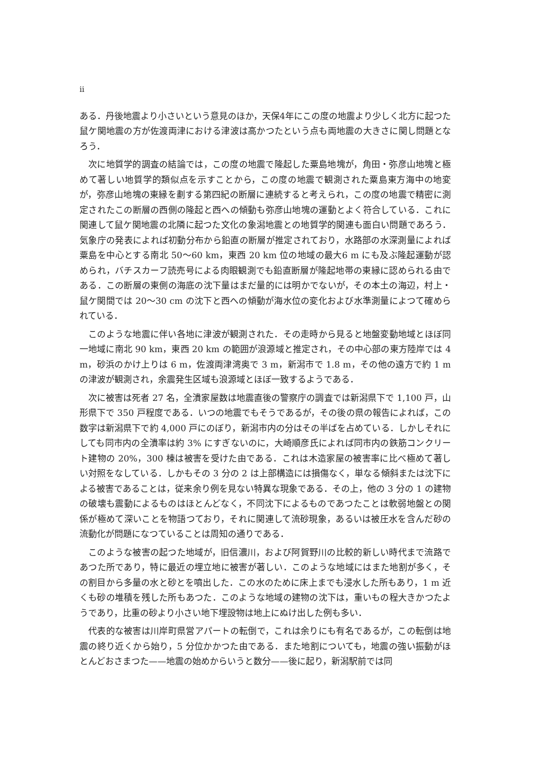ii
ある．丹後地震より小さいという意見のほか，天保4年にこの度の地震より少しく北方に起つた鼠ケ関地震の方が佐渡両津における津波は高かつたという点も両地震の大きさに関し問題となろう．
次に地質学的調査の結論では，この度の地震で隆起した粟島地塊が，角田・弥彦山地塊と極めて著しい地質学的類似点を示すことから，この度の地震で観測された粟島東方海中の地変が，弥彦山地塊の東縁を劃する第四紀の断層に連続すると考えられ，この度の地震で精密に測定されたこの断層の西側の隆起と西への傾動も弥彦山地塊の運動とよく符合している．これに関連して鼠ケ関地震の北隣に起つた文化の象潟地震との地質学的関連も面白い問題であろう．気象庁の発表によれば初動分布から鉛直の断層が推定されており，水路部の水深測量によれば粟島を中心とする南北 50〜60 km，東西 20 km 位の地域の最大6 m にも及ぶ隆起運動が認められ，バチスカーフ読売号による肉眼観測でも鉛直断層が隆起地帯の東縁に認められる由である．この断層の東側の海底の沈下量はまだ量的には明かでないが，その本土の海辺，村上・鼠ケ関間では 20〜30 cm の沈下と西への傾動が海水位の変化および水準測量によつて確められている．
このような地震に伴い各地に津波が観測された．その走時から見ると地盤変動地域とほぼ同一地域に南北 90 km，東西 20 km の範囲が浪源域と推定され，その中心部の東方陸岸では 4 m，砂浜のかけ上りは 6 m，佐渡両津湾奥で 3 m，新潟市で 1.8 m，その他の遠方で約 1 m の津波が観測され，余震発生区域も浪源域とほぼ一致するようである．
次に被害は死者 27 名，全潰家屋数は地震直後の警察庁の調査では新潟県下で 1,100 戸，山形県下で 350 戸程度である．いつの地震でもそうであるが，その後の県の報告によれば，この数字は新潟県下で約 4,000 戸にのぼり，新潟市内の分はその半ばを占めている．しかしそれにしても同市内の全潰率は約 3% にすぎないのに，大崎順彦氏によれば同市内の鉄筋コンクリート建物の 20%，300 棟は被害を受けた由である．これは木造家屋の被害率に比べ極めて著しい対照をなしている．しかもその 3 分の 2 は上部構造には損傷なく，単なる傾斜または沈下による被害であることは，従来余り例を見ない特異な現象である．その上，他の 3 分の 1 の建物の破壊も震動によるものはほとんどなく，不同沈下によるものであつたことは軟弱地盤との関係が極めて深いことを物語つており，それに関連して流砂現象，あるいは被圧水を含んだ砂の流動化が問題になつていることは周知の通りである．
このような被害の起つた地域が，旧信濃川，および阿賀野川の比較的新しい時代まで流路であつた所であり，特に最近の埋立地に被害が著しい．このような地域にはまた地割が多く，その割目から多量の水と砂とを噴出した．この水のために床上までも浸水した所もあり，1 m 近くも砂の堆積を残した所もあつた．このような地域の建物の沈下は，重いもの程大きかつたようであり，比重の砂より小さい地下埋設物は地上にぬけ出した例も多い．
代表的な被害は川岸町県営アパートの転倒で，これは余りにも有名であるが，この転倒は地震の終り近くから始り，5 分位かかつた由である．また地割についても，地震の強い振動がほとんどおさまつた——地震の始めからいうと数分——後に起り，新潟駅前では同